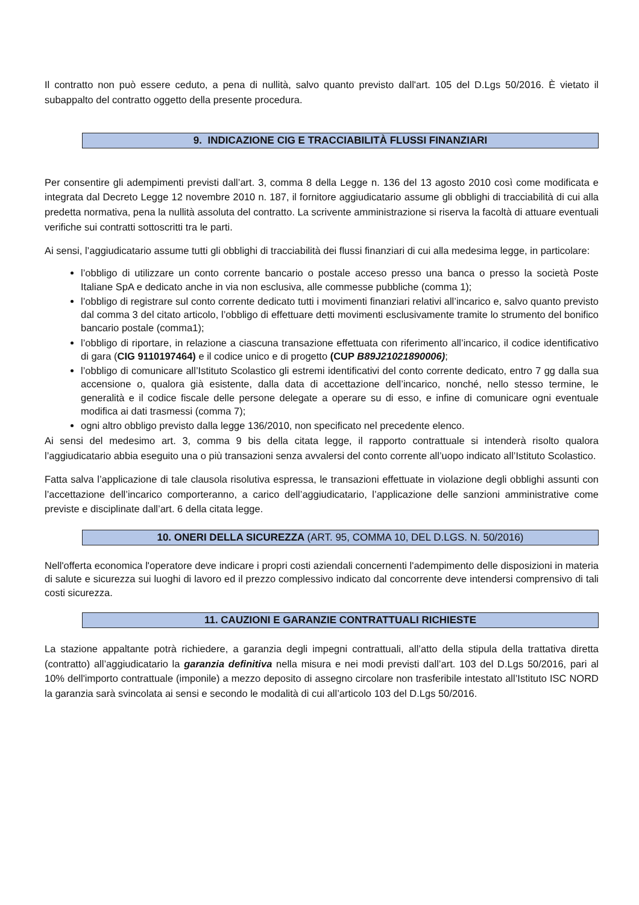Il contratto non può essere ceduto, a pena di nullità, salvo quanto previsto dall'art. 105 del D.Lgs 50/2016. È vietato il subappalto del contratto oggetto della presente procedura.
9. INDICAZIONE CIG E TRACCIABILITÀ FLUSSI FINANZIARI
Per consentire gli adempimenti previsti dall’art. 3, comma 8 della Legge n. 136 del 13 agosto 2010 così come modificata e integrata dal Decreto Legge 12 novembre 2010 n. 187, il fornitore aggiudicatario assume gli obblighi di tracciabilità di cui alla predetta normativa, pena la nullità assoluta del contratto. La scrivente amministrazione si riserva la facoltà di attuare eventuali verifiche sui contratti sottoscritti tra le parti.
Ai sensi, l’aggiudicatario assume tutti gli obblighi di tracciabilità dei flussi finanziari di cui alla medesima legge, in particolare:
l’obbligo di utilizzare un conto corrente bancario o postale acceso presso una banca o presso la società Poste Italiane SpA e dedicato anche in via non esclusiva, alle commesse pubbliche (comma 1);
l’obbligo di registrare sul conto corrente dedicato tutti i movimenti finanziari relativi all’incarico e, salvo quanto previsto dal comma 3 del citato articolo, l’obbligo di effettuare detti movimenti esclusivamente tramite lo strumento del bonifico bancario postale (comma1);
l’obbligo di riportare, in relazione a ciascuna transazione effettuata con riferimento all’incarico, il codice identificativo di gara (CIG 9110197464) e il codice unico e di progetto (CUP B89J21021890006);
l’obbligo di comunicare all’Istituto Scolastico gli estremi identificativi del conto corrente dedicato, entro 7 gg dalla sua accensione o, qualora già esistente, dalla data di accettazione dell’incarico, nonché, nello stesso termine, le generalità e il codice fiscale delle persone delegate a operare su di esso, e infine di comunicare ogni eventuale modifica ai dati trasmessi (comma 7);
ogni altro obbligo previsto dalla legge 136/2010, non specificato nel precedente elenco.
Ai sensi del medesimo art. 3, comma 9 bis della citata legge, il rapporto contrattuale si intenderà risolto qualora l’aggiudicatario abbia eseguito una o più transazioni senza avvalersi del conto corrente all’uopo indicato all’Istituto Scolastico.
Fatta salva l’applicazione di tale clausola risolutiva espressa, le transazioni effettuate in violazione degli obblighi assunti con l’accettazione dell’incarico comporteranno, a carico dell’aggiudicatario, l’applicazione delle sanzioni amministrative come previste e disciplinate dall’art. 6 della citata legge.
10. ONERI DELLA SICUREZZA (ART. 95, COMMA 10, DEL D.LGS. N. 50/2016)
Nell'offerta economica l'operatore deve indicare i propri costi aziendali concernenti l'adempimento delle disposizioni in materia di salute e sicurezza sui luoghi di lavoro ed il prezzo complessivo indicato dal concorrente deve intendersi comprensivo di tali costi sicurezza.
11. CAUZIONI E GARANZIE CONTRATTUALI RICHIESTE
La stazione appaltante potrà richiedere, a garanzia degli impegni contrattuali, all’atto della stipula della trattativa diretta (contratto) all’aggiudicatario la garanzia definitiva nella misura e nei modi previsti dall’art. 103 del D.Lgs 50/2016, pari al 10% dell'importo contrattuale (imponile) a mezzo deposito di assegno circolare non trasferibile intestato all’Istituto ISC NORD la garanzia sarà svincolata ai sensi e secondo le modalità di cui all’articolo 103 del D.Lgs 50/2016.